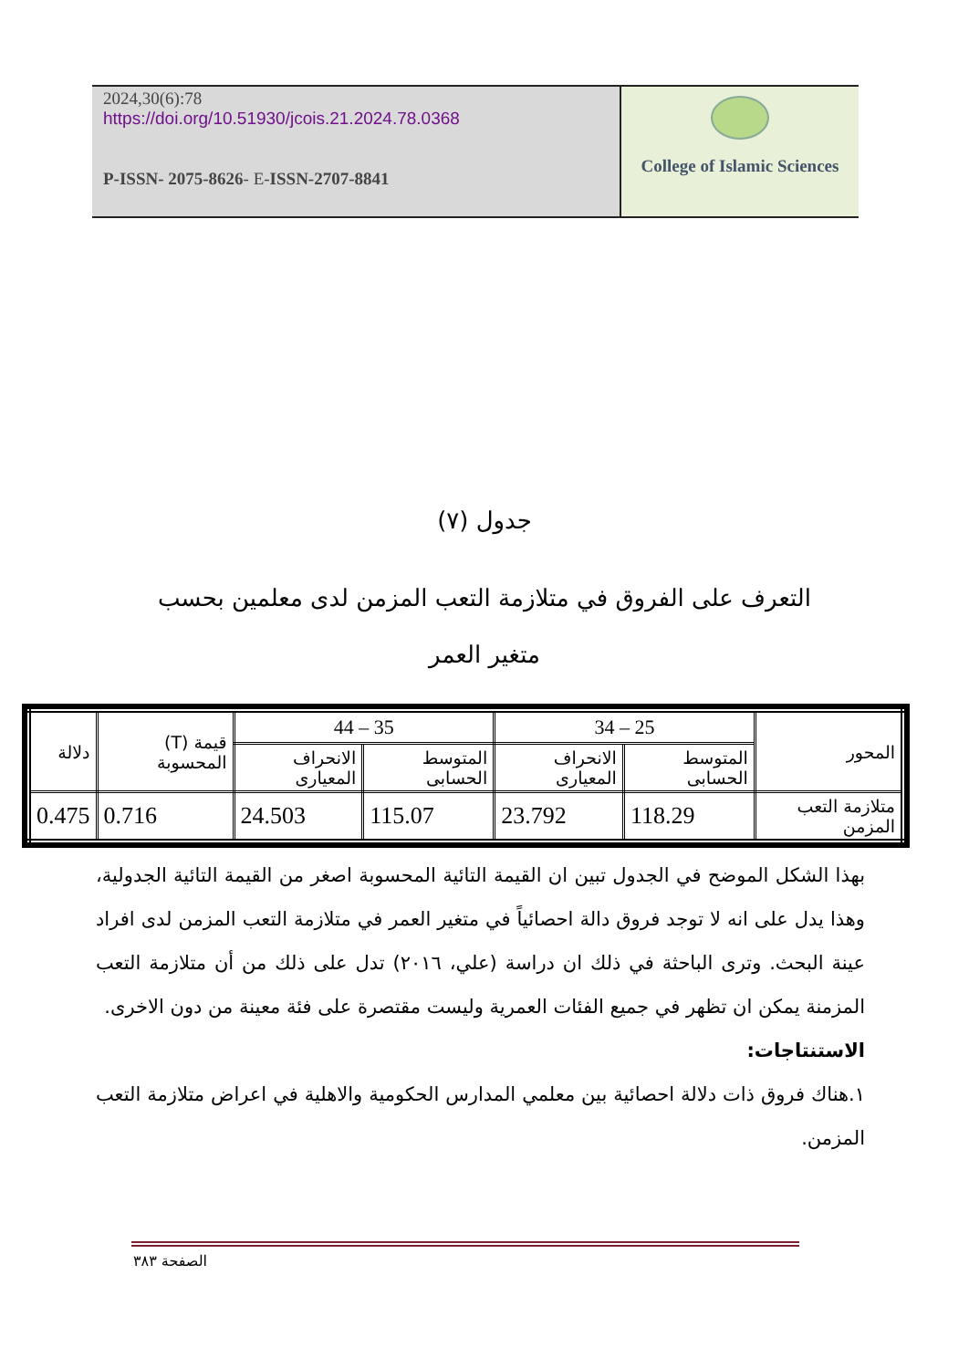2024,30(6):78
https://doi.org/10.51930/jcois.21.2024.78.0368
P-ISSN- 2075-8626- E-ISSN-2707-8841
College of Islamic Sciences
جدول (٧)
التعرف على الفروق في متلازمة التعب المزمن لدى معلمين بحسب
متغير العمر
| المحور | 25 – 34 | | 35 – 44 | | قيمة (T) المحسوبة | دلالة |
| --- | --- | --- | --- | --- | --- | --- |
| | المتوسط الحسابى | الانحراف المعيارى | المتوسط الحسابى | الانحراف المعيارى | | |
| متلازمة التعب المزمن | 118.29 | 23.792 | 115.07 | 24.503 | 0.716 | 0.475 |
بهذا الشكل الموضح في الجدول تبين ان القيمة التائية المحسوبة اصغر من القيمة التائية الجدولية، وهذا يدل على انه لا توجد فروق دالة احصائياً في متغير العمر في متلازمة التعب المزمن لدى افراد عينة البحث. وترى الباحثة في ذلك ان دراسة (علي، ٢٠١٦) تدل على ذلك من أن متلازمة التعب المزمنة يمكن ان تظهر في جميع الفئات العمرية وليست مقتصرة على فئة معينة من دون الاخرى.
الاستنتاجات:
١.هناك فروق ذات دلالة احصائية بين معلمي المدارس الحكومية والاهلية في اعراض متلازمة التعب المزمن.
الصفحة ٣٨٣